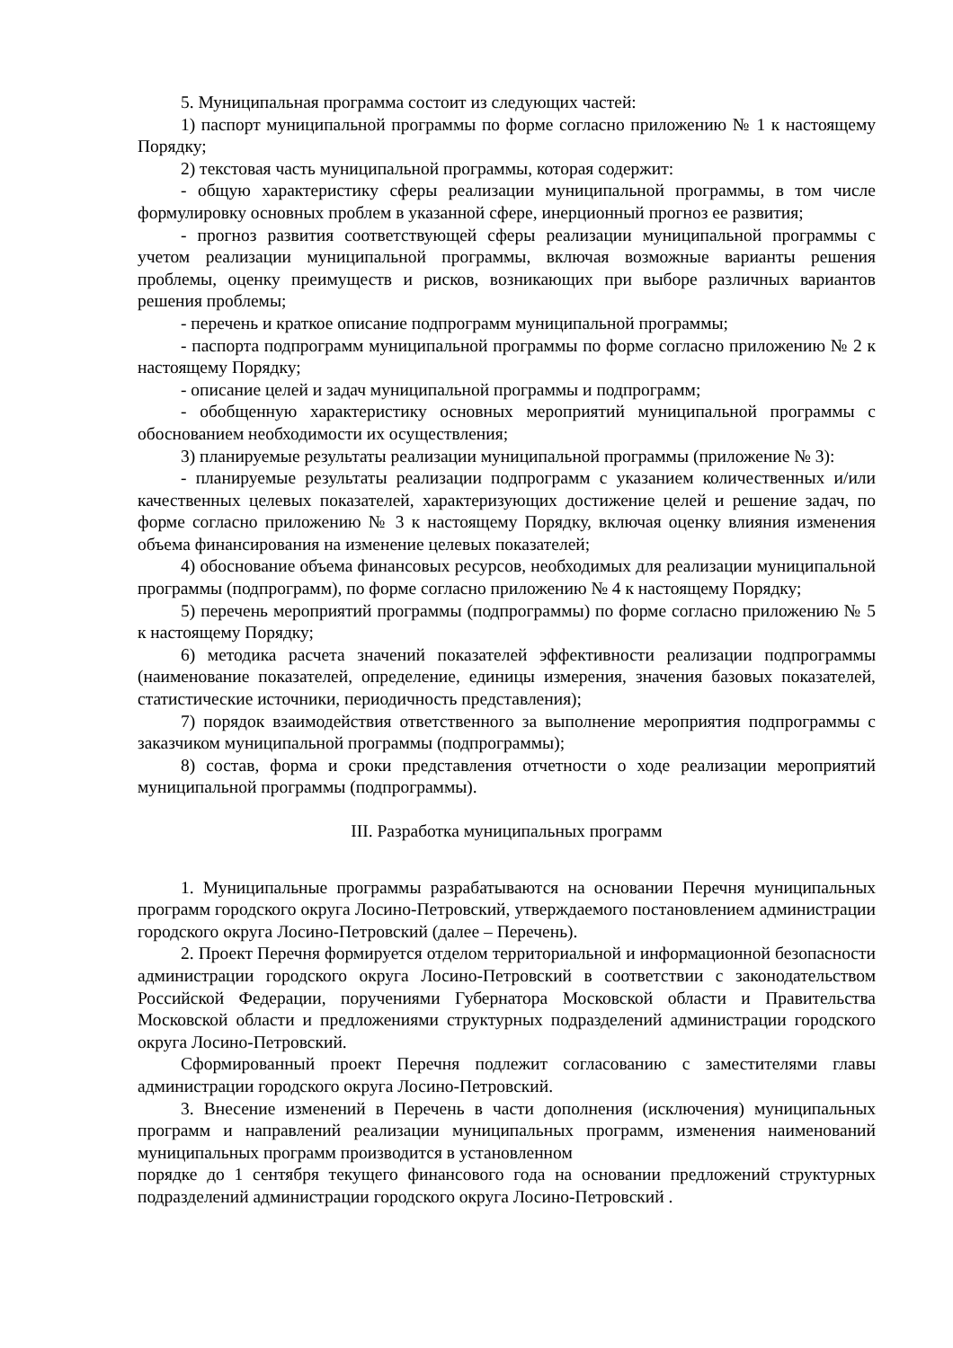5. Муниципальная программа состоит из следующих частей:
1) паспорт муниципальной программы по форме согласно приложению № 1 к настоящему Порядку;
2) текстовая часть муниципальной программы, которая содержит:
- общую характеристику сферы реализации муниципальной программы, в том числе формулировку основных проблем в указанной сфере, инерционный прогноз ее развития;
- прогноз развития соответствующей сферы реализации муниципальной программы с учетом реализации муниципальной программы, включая возможные варианты решения проблемы, оценку преимуществ и рисков, возникающих при выборе различных вариантов решения проблемы;
- перечень и краткое описание подпрограмм муниципальной программы;
- паспорта подпрограмм муниципальной программы по форме согласно приложению № 2 к настоящему Порядку;
- описание целей и задач муниципальной программы и подпрограмм;
- обобщенную характеристику основных мероприятий муниципальной программы с обоснованием необходимости их осуществления;
3) планируемые результаты реализации муниципальной программы (приложение № 3):
- планируемые результаты реализации подпрограмм с указанием количественных и/или качественных целевых показателей, характеризующих достижение целей и решение задач, по форме согласно приложению № 3 к настоящему Порядку, включая оценку влияния изменения объема финансирования на изменение целевых показателей;
4) обоснование объема финансовых ресурсов, необходимых для реализации муниципальной программы (подпрограмм), по форме согласно приложению № 4 к настоящему Порядку;
5) перечень мероприятий программы (подпрограммы) по форме согласно приложению № 5 к настоящему Порядку;
6) методика расчета значений показателей эффективности реализации подпрограммы (наименование показателей, определение, единицы измерения, значения базовых показателей, статистические источники, периодичность представления);
7) порядок взаимодействия ответственного за выполнение мероприятия подпрограммы с заказчиком муниципальной программы (подпрограммы);
8) состав, форма и сроки представления отчетности о ходе реализации мероприятий муниципальной программы (подпрограммы).
III. Разработка муниципальных программ
1. Муниципальные программы разрабатываются на основании Перечня муниципальных программ городского округа Лосино-Петровский, утверждаемого постановлением администрации городского округа Лосино-Петровский (далее – Перечень).
2. Проект Перечня формируется отделом территориальной и информационной безопасности администрации городского округа Лосино-Петровский в соответствии с законодательством Российской Федерации, поручениями Губернатора Московской области и Правительства Московской области и предложениями структурных подразделений администрации городского округа Лосино-Петровский.
Сформированный проект Перечня подлежит согласованию с заместителями главы администрации городского округа Лосино-Петровский.
3. Внесение изменений в Перечень в части дополнения (исключения) муниципальных программ и направлений реализации муниципальных программ, изменения наименований муниципальных программ производится в установленном
порядке до 1 сентября текущего финансового года на основании предложений структурных подразделений администрации городского округа Лосино-Петровский .